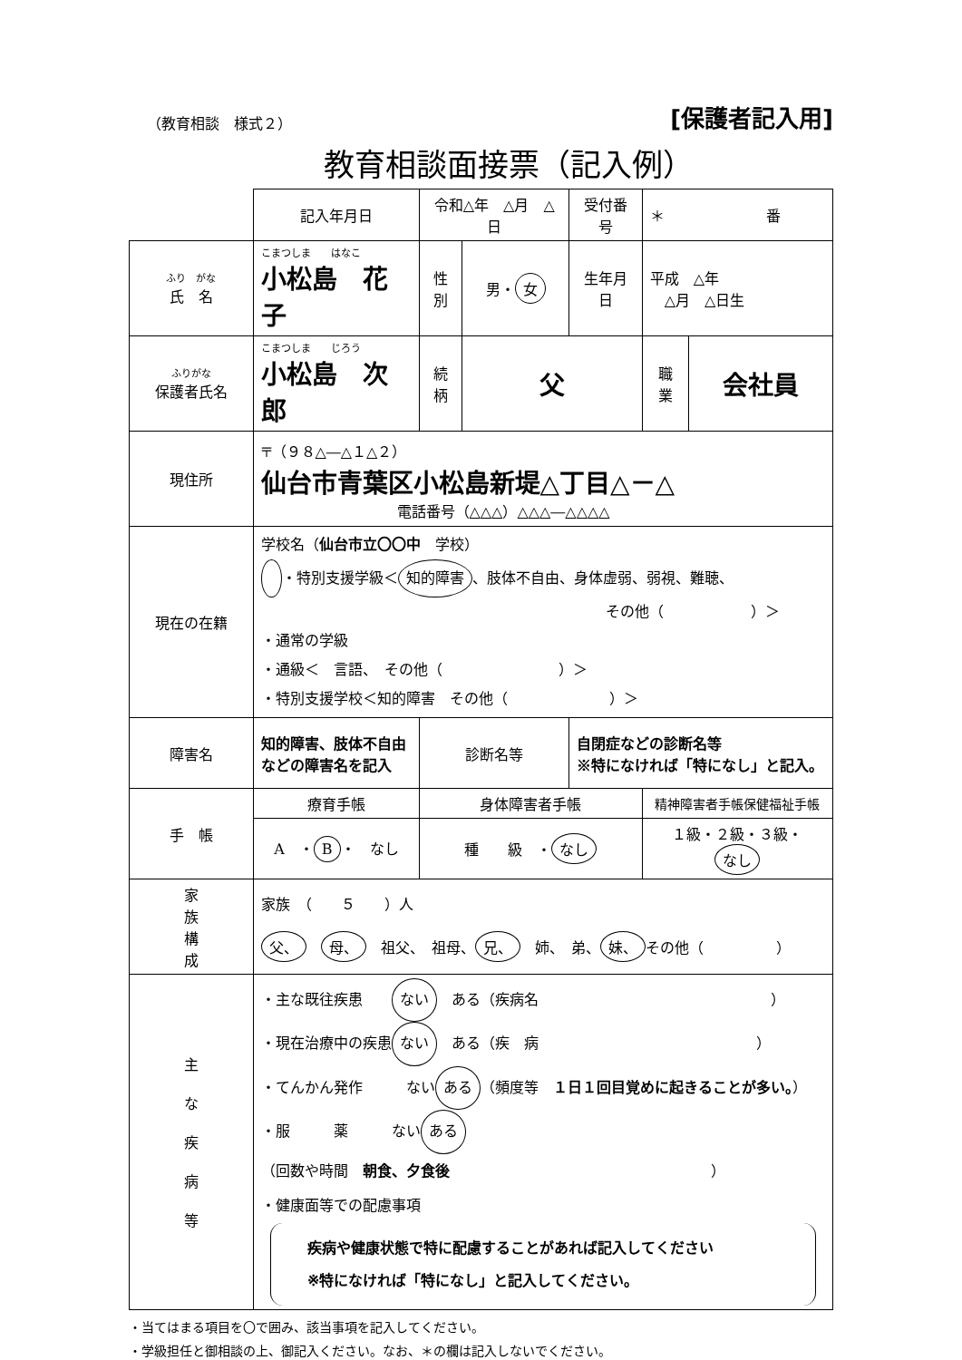（教育相談　様式２） [保護者記入用]
教育相談面接票（記入例）
| | 記入年月日 | 令和△年 △月 △日 | | | 受付番号 | ＊ 番 | |
| ふり がな 氏 名 | こまつしま はなこ 小松島 花子 | | 性 別 | 男・ 女 | 生年月日 | 平成 △年 △月 △日生 | |
| ふりがな 保護者氏名 | こまつしま じろう 小松島 次郎 | | 続 柄 | 父 | | 職 業 | 会社員 |
| 現住所 | 〒（９８△―△１△２） 仙台市青葉区小松島新堤△丁目△－△ 電話番号（△△△）△△△―△△△△ | | | | | | |
| 現在の在籍 | 学校名（ 仙台市立〇〇中 学校） ・特別支援学級＜ 知的障害 、肢体不自由、身体虚弱、弱視、難聴、 その他（ ）＞ ・通常の学級 ・通級＜ 言語、 その他（ ）＞ ・特別支援学校＜知的障害 その他（ ）＞ | | | | | | |
| 障害名 | 知的障害、肢体不自由 などの障害名を記入 | | 診断名等 | | 自閉症などの診断名等 ※特になければ「特になし」と記入。 | | |
| 手 帳 | 療育手帳 | | 身体障害者手帳 | | | 精神障害者手帳保健福祉手帳 | |
| | A ・ B ・ なし | | 種 級 ・ なし | | | １級・２級・３級・ なし | |
| 家 族 構 成 | 家族 （ ５ ）人 父、 母、 祖父、 祖母、 兄、 姉、 弟、 妹、 その他（ ） | | | | | | |
| 主 な 疾 病 等 | ・主な既往疾患 ない ある（疾病名 ） ・現在治療中の疾患 ない ある（疾 病 ） ・てんかん発作 ない ある （頻度等 １日１回目覚めに起きることが多い。 ） ・服 薬 ない ある （回数や時間 朝食、夕食後 ） ・健康面等での配慮事項 疾病や健康状態で特に配慮することがあれば記入してください ※特になければ「特になし」と記入してください。 | | | | | | |
・当てはまる項目を〇で囲み、該当事項を記入してください。
・学級担任と御相談の上、御記入ください。なお、＊の欄は記入しないでください。